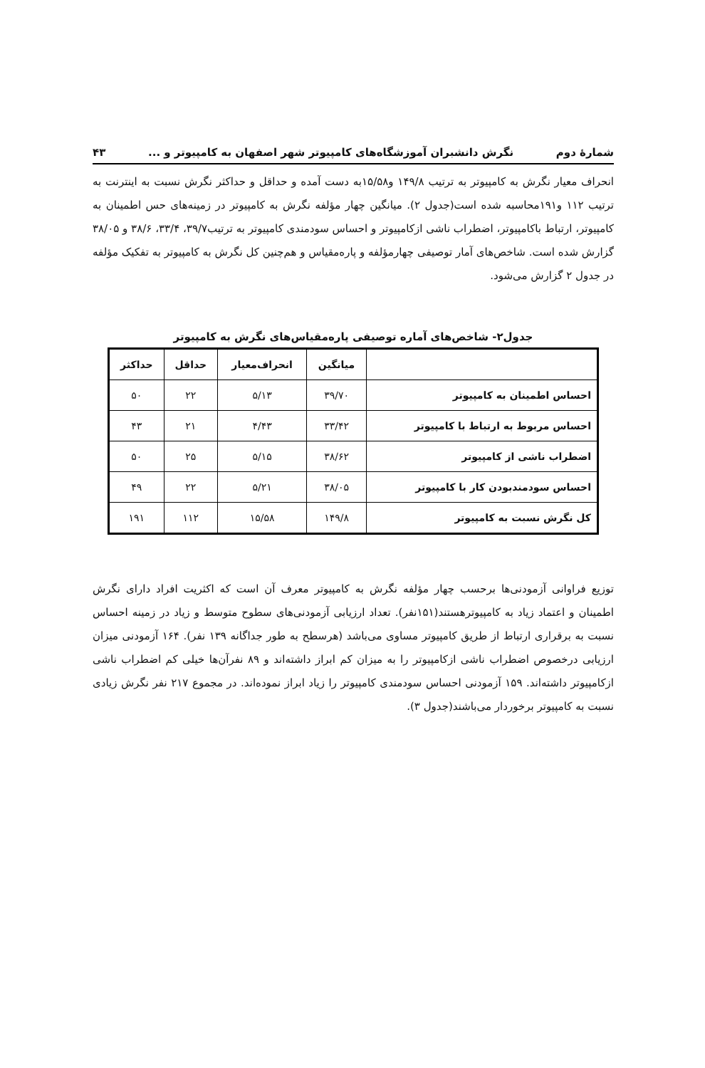شمارهٔ دوم نگرش دانشبران آموزشگاه‌های کامپیوتر شهر اصفهان به کامپیوتر و ... ۴۳
انحراف معیار نگرش به کامپیوتر به ترتیب ۱۴۹/۸ و۱۵/۵۸به دست آمده و حداقل و حداکثر نگرش نسبت به اینترنت به ترتیب ۱۱۲ و۱۹۱محاسبه شده است(جدول ۲). میانگین چهار مؤلفه نگرش به کامپیوتر در زمینه‌های حس اطمینان به کامپیوتر، ارتباط باکامپیوتر، اضطراب ناشی ازکامپیوتر و احساس سودمندی کامپیوتر به ترتیب۳۹/۷، ۳۳/۴، ۳۸/۶ و ۳۸/۰۵ گزارش شده است. شاخص‌های آمار توصیفی چهارمؤلفه و پاره‌مقیاس و هم‌چنین کل نگرش به کامپیوتر به تفکیک مؤلفه در جدول ۲ گزارش می‌شود.
جدول۲- شاخص‌های آماره توصیفی پاره‌مقیاس‌های نگرش به کامپیوتر
| | میانگین | انحراف‌معیار | حداقل | حداکثر |
| --- | --- | --- | --- | --- |
| احساس اطمینان به کامپیوتر | ۳۹/۷۰ | ۵/۱۳ | ۲۲ | ۵۰ |
| احساس مربوط به ارتباط با کامپیوتر | ۳۳/۴۲ | ۴/۴۳ | ۲۱ | ۴۳ |
| اضطراب ناشی از کامپیوتر | ۳۸/۶۲ | ۵/۱۵ | ۲۵ | ۵۰ |
| احساس سودمندبودن کار با کامپیوتر | ۳۸/۰۵ | ۵/۲۱ | ۲۲ | ۴۹ |
| کل نگرش نسبت به کامپیوتر | ۱۴۹/۸ | ۱۵/۵۸ | ۱۱۲ | ۱۹۱ |
توزیع فراوانی آزمودنی‌ها برحسب چهار مؤلفه نگرش به کامپیوتر معرف آن است که اکثریت افراد دارای نگرش اطمینان و اعتماد زیاد به کامپیوترهستند(۱۵۱نفر). تعداد ارزیابی آزمودنی‌های سطوح متوسط و زیاد در زمینه احساس نسبت به برقراری ارتباط از طریق کامپیوتر مساوی می‌باشد (هرسطح به طور جداگانه ۱۳۹ نفر). ۱۶۴ آزمودنی میزان ارزیابی درخصوص اضطراب ناشی ازکامپیوتر را به میزان کم ابراز داشته‌اند و ۸۹ نفرآن‌ها خیلی کم اضطراب ناشی ازکامپیوتر داشته‌اند. ۱۵۹ آزمودنی احساس سودمندی کامپیوتر را زیاد ابراز نموده‌اند. در مجموع ۲۱۷ نفر نگرش زیادی نسبت به کامپیوتر برخوردار می‌باشند(جدول ۳).